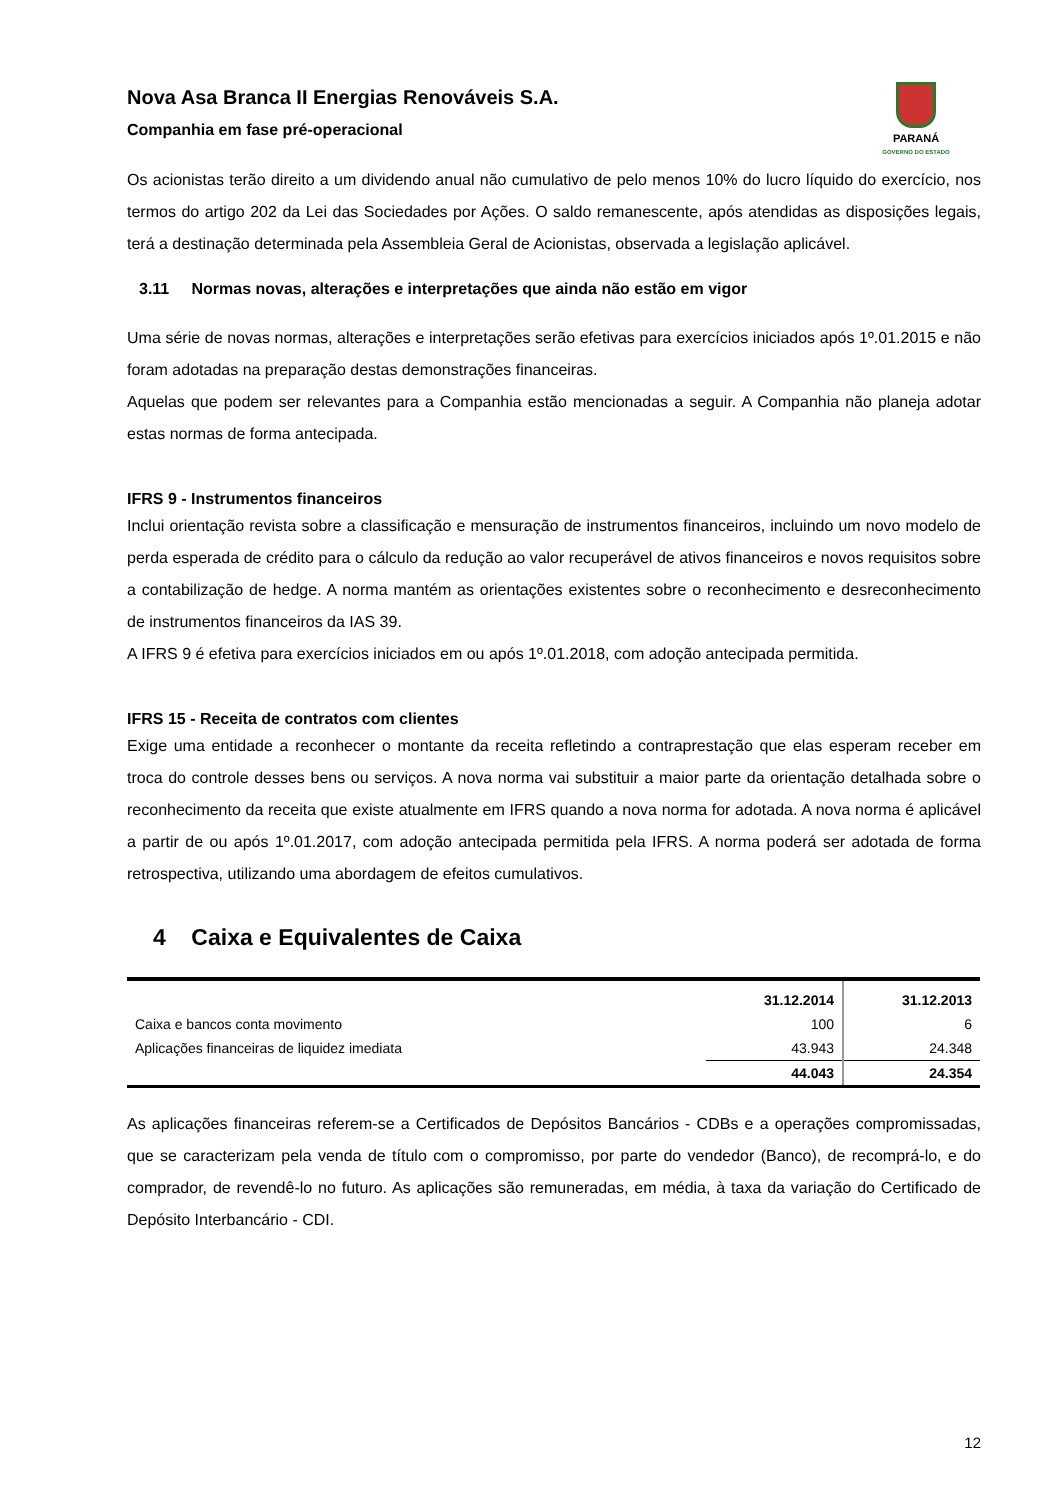Nova Asa Branca II Energias Renováveis S.A.
Companhia em fase pré-operacional
PARANÁ
GOVERNO DO ESTADO
Os acionistas terão direito a um dividendo anual não cumulativo de pelo menos 10% do lucro líquido do exercício, nos termos do artigo 202 da Lei das Sociedades por Ações. O saldo remanescente, após atendidas as disposições legais, terá a destinação determinada pela Assembleia Geral de Acionistas, observada a legislação aplicável.
3.11 Normas novas, alterações e interpretações que ainda não estão em vigor
Uma série de novas normas, alterações e interpretações serão efetivas para exercícios iniciados após 1º.01.2015 e não foram adotadas na preparação destas demonstrações financeiras.
Aquelas que podem ser relevantes para a Companhia estão mencionadas a seguir. A Companhia não planeja adotar estas normas de forma antecipada.
IFRS 9 - Instrumentos financeiros
Inclui orientação revista sobre a classificação e mensuração de instrumentos financeiros, incluindo um novo modelo de perda esperada de crédito para o cálculo da redução ao valor recuperável de ativos financeiros e novos requisitos sobre a contabilização de hedge. A norma mantém as orientações existentes sobre o reconhecimento e desreconhecimento de instrumentos financeiros da IAS 39.
A IFRS 9 é efetiva para exercícios iniciados em ou após 1º.01.2018, com adoção antecipada permitida.
IFRS 15 - Receita de contratos com clientes
Exige uma entidade a reconhecer o montante da receita refletindo a contraprestação que elas esperam receber em troca do controle desses bens ou serviços. A nova norma vai substituir a maior parte da orientação detalhada sobre o reconhecimento da receita que existe atualmente em IFRS quando a nova norma for adotada. A nova norma é aplicável a partir de ou após 1º.01.2017, com adoção antecipada permitida pela IFRS. A norma poderá ser adotada de forma retrospectiva, utilizando uma abordagem de efeitos cumulativos.
4 Caixa e Equivalentes de Caixa
| | 31.12.2014 | 31.12.2013 |
| --- | --- | --- |
| Caixa e bancos conta movimento | 100 | 6 |
| Aplicações financeiras de liquidez imediata | 43.943 | 24.348 |
| | 44.043 | 24.354 |
As aplicações financeiras referem-se a Certificados de Depósitos Bancários - CDBs e a operações compromissadas, que se caracterizam pela venda de título com o compromisso, por parte do vendedor (Banco), de recomprá-lo, e do comprador, de revendê-lo no futuro. As aplicações são remuneradas, em média, à taxa da variação do Certificado de Depósito Interbancário - CDI.
12